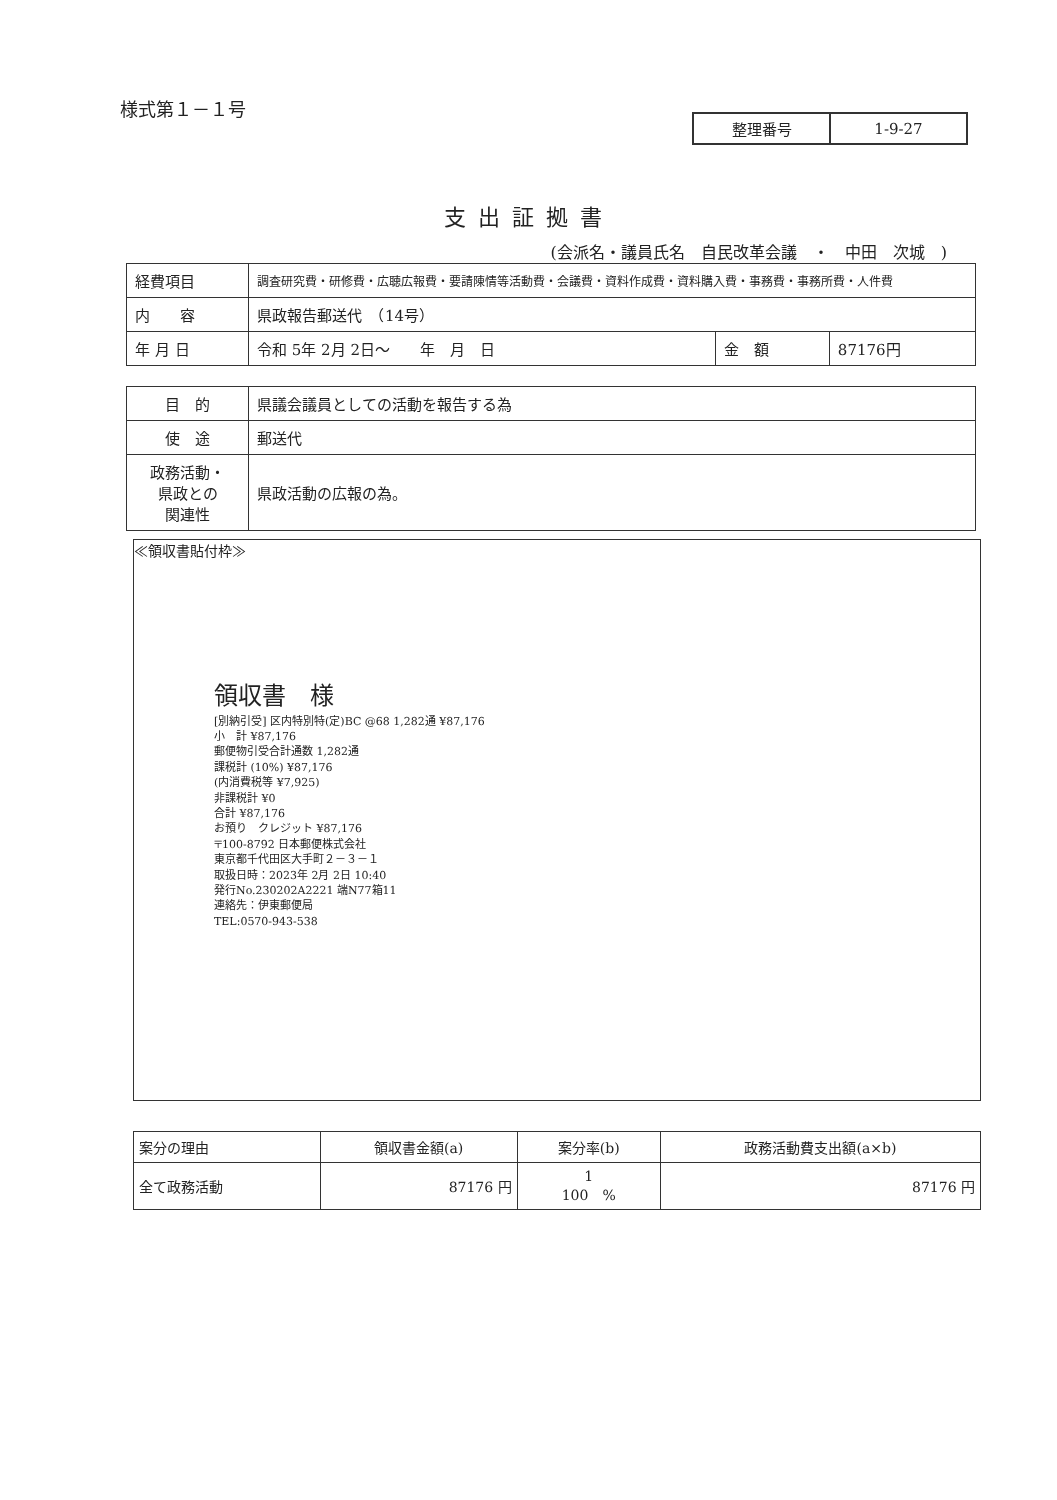様式第１－１号
| 整理番号 | 1-9-27 |
支出証拠書
(会派名・議員氏名　自民改革会議　・　中田　次城　)
| 経費項目 | 調査研究費・研修費・広聴広報費・要請陳情等活動費・会議費・資料作成費・資料購入費・事務費・事務所費・人件費 | | |
| 内 容 | 県政報告郵送代 （14号） | | |
| 年 月 日 | 令和 5年 2月 2日～ 年 月 日 | 金 額 | 87176円 |
| 目 的 | 県議会議員としての活動を報告する為 |
| 使 途 | 郵送代 |
| 政務活動・ 県政との 関連性 | 県政活動の広報の為。 |
≪領収書貼付枠≫
領収書　様
[別納引受] 区内特別特(定)BC @68 1,282通 ¥87,176
小　計 ¥87,176
郵便物引受合計通数 1,282通
課税計 (10%) ¥87,176
(内消費税等 ¥7,925)
非課税計 ¥0
合計 ¥87,176
お預り　クレジット ¥87,176
〒100-8792 日本郵便株式会社
東京都千代田区大手町２－３－１
取扱日時：2023年 2月 2日 10:40
発行No.230202A2221 端N77箱11
連絡先：伊東郵便局
TEL:0570-943-538
| 案分の理由 | 領収書金額(a) | 案分率(b) | 政務活動費支出額(a×b) |
| --- | --- | --- | --- |
| 全て政務活動 | 87176 円 | 1 100 % | 87176 円 |